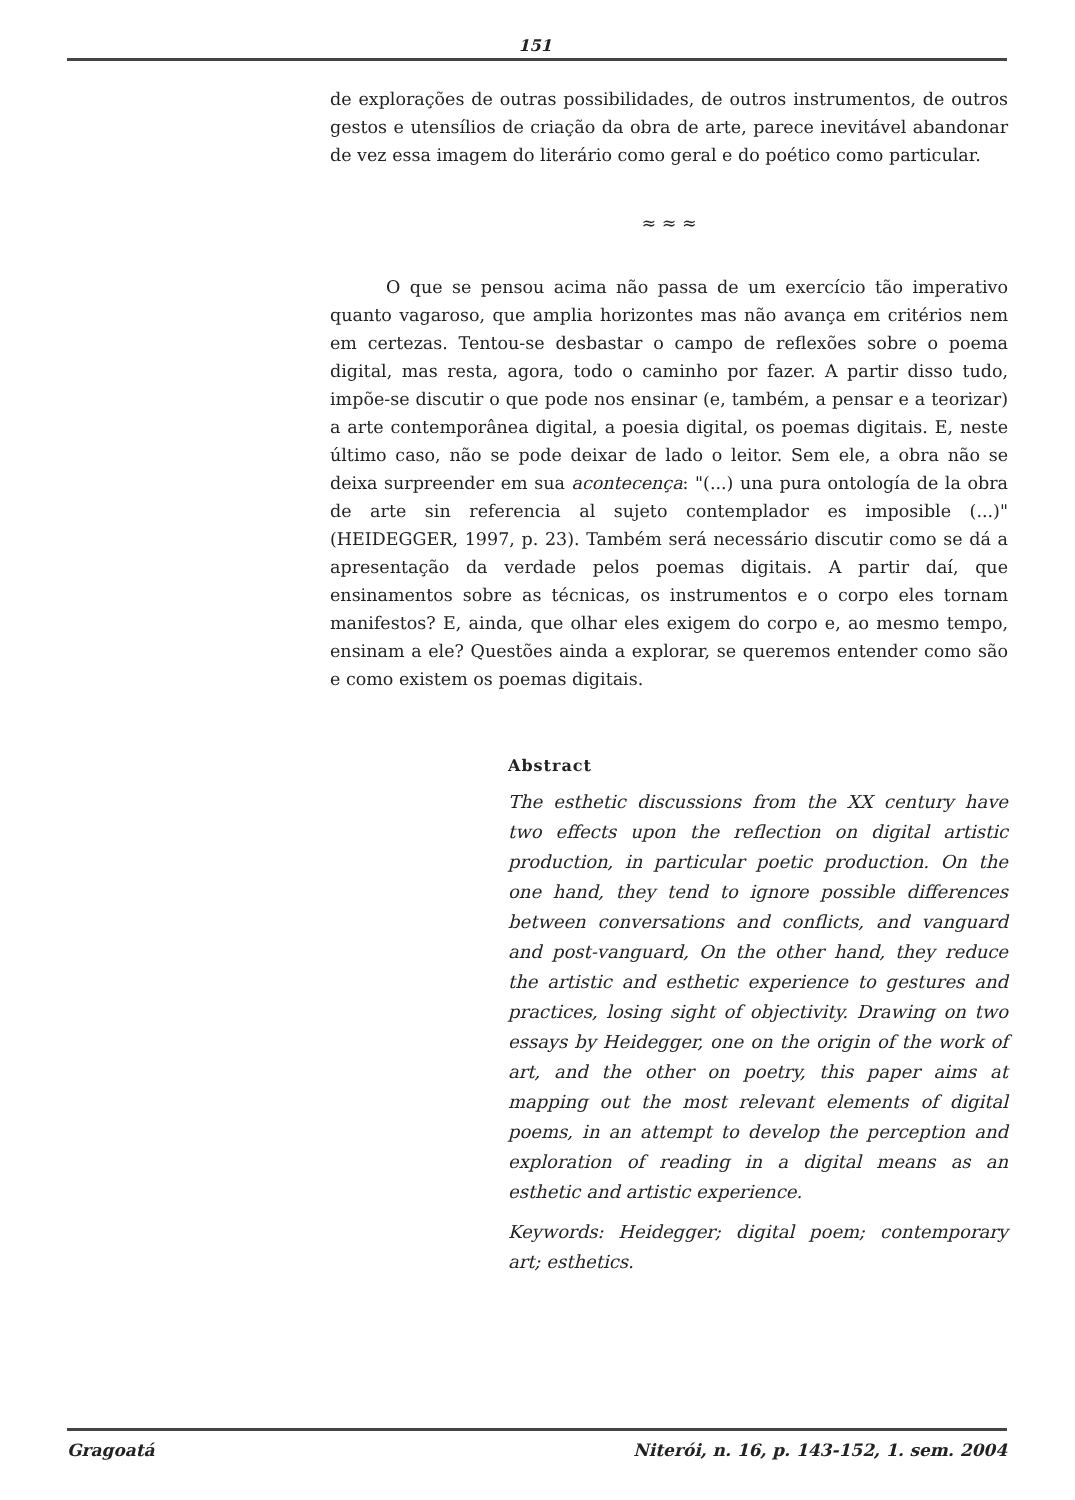151
de explorações de outras possibilidades, de outros instrumentos, de outros gestos e utensílios de criação da obra de arte, parece inevitável abandonar de vez essa imagem do literário como geral e do poético como particular.
≈ ≈ ≈
O que se pensou acima não passa de um exercício tão imperativo quanto vagaroso, que amplia horizontes mas não avança em critérios nem em certezas. Tentou-se desbastar o campo de reflexões sobre o poema digital, mas resta, agora, todo o caminho por fazer. A partir disso tudo, impõe-se discutir o que pode nos ensinar (e, também, a pensar e a teorizar) a arte contemporânea digital, a poesia digital, os poemas digitais. E, neste último caso, não se pode deixar de lado o leitor. Sem ele, a obra não se deixa surpreender em sua acontecença: "(...) una pura ontología de la obra de arte sin referencia al sujeto contemplador es imposible (...)" (HEIDEGGER, 1997, p. 23). Também será necessário discutir como se dá a apresentação da verdade pelos poemas digitais. A partir daí, que ensinamentos sobre as técnicas, os instrumentos e o corpo eles tornam manifestos? E, ainda, que olhar eles exigem do corpo e, ao mesmo tempo, ensinam a ele? Questões ainda a explorar, se queremos entender como são e como existem os poemas digitais.
Abstract
The esthetic discussions from the XX century have two effects upon the reflection on digital artistic production, in particular poetic production. On the one hand, they tend to ignore possible differences between conversations and conflicts, and vanguard and post-vanguard, On the other hand, they reduce the artistic and esthetic experience to gestures and practices, losing sight of objectivity. Drawing on two essays by Heidegger, one on the origin of the work of art, and the other on poetry, this paper aims at mapping out the most relevant elements of digital poems, in an attempt to develop the perception and exploration of reading in a digital means as an esthetic and artistic experience.
Keywords: Heidegger; digital poem; contemporary art; esthetics.
Gragoatá Niterói, n. 16, p. 143-152, 1. sem. 2004